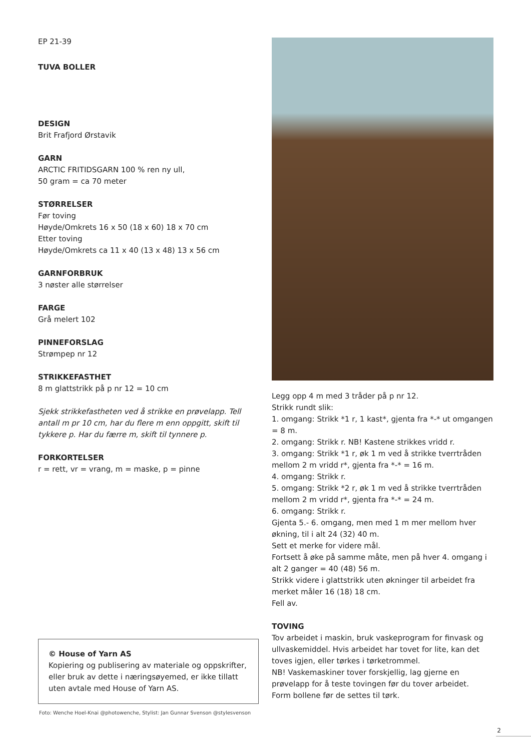EP 21-39
TUVA BOLLER
DESIGN
Brit Frafjord Ørstavik
GARN
ARCTIC FRITIDSGARN 100 % ren ny ull,
50 gram = ca 70 meter
STØRRELSER
Før toving
Høyde/Omkrets 16 x 50 (18 x 60) 18 x 70 cm
Etter toving
Høyde/Omkrets ca 11 x 40 (13 x 48) 13 x 56 cm
GARNFORBRUK
3 nøster alle størrelser
FARGE
Grå melert 102
PINNEFORSLAG
Strømpep nr 12
STRIKKEFASTHET
8 m glattstrikk på p nr 12 = 10 cm
Sjekk strikkefastheten ved å strikke en prøvelapp. Tell antall m pr 10 cm, har du flere m enn oppgitt, skift til tykkere p. Har du færre m, skift til tynnere p.
FORKORTELSER
r = rett, vr = vrang, m = maske, p = pinne
© House of Yarn AS
Kopiering og publisering av materiale og oppskrifter, eller bruk av dette i næringsøyemed, er ikke tillatt uten avtale med House of Yarn AS.
Foto: Wenche Hoel-Knai @photowenche, Stylist: Jan Gunnar Svenson @stylesvenson
Legg opp 4 m med 3 tråder på p nr 12.
Strikk rundt slik:
1. omgang: Strikk *1 r, 1 kast*, gjenta fra *-* ut omgangen = 8 m.
2. omgang: Strikk r. NB! Kastene strikkes vridd r.
3. omgang: Strikk *1 r, øk 1 m ved å strikke tverrtråden mellom 2 m vridd r*, gjenta fra *-* = 16 m.
4. omgang: Strikk r.
5. omgang: Strikk *2 r, øk 1 m ved å strikke tverrtråden mellom 2 m vridd r*, gjenta fra *-* = 24 m.
6. omgang: Strikk r.
Gjenta 5.- 6. omgang, men med 1 m mer mellom hver økning, til i alt 24 (32) 40 m.
Sett et merke for videre mål.
Fortsett å øke på samme måte, men på hver 4. omgang i alt 2 ganger = 40 (48) 56 m.
Strikk videre i glattstrikk uten økninger til arbeidet fra merket måler 16 (18) 18 cm.
Fell av.
TOVING
Tov arbeidet i maskin, bruk vaskeprogram for finvask og ullvaskemiddel. Hvis arbeidet har tovet for lite, kan det toves igjen, eller tørkes i tørketrommel.
NB! Vaskemaskiner tover forskjellig, lag gjerne en prøvelapp for å teste tovingen før du tover arbeidet.
Form bollene før de settes til tørk.
2